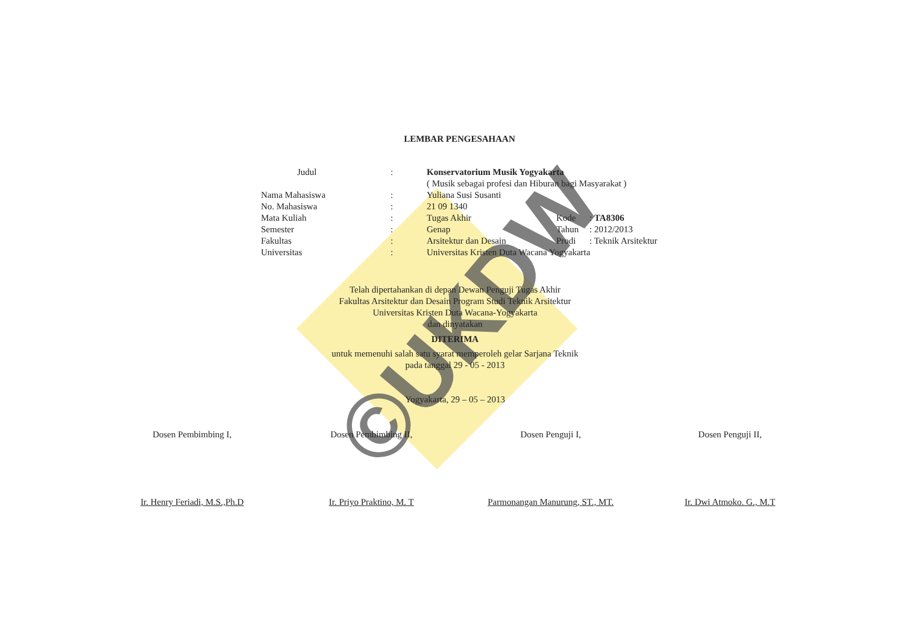©UKDW
LEMBAR PENGESAHAAN
| | Judul | : | Konservatorium Musik Yogyakarta | | |
| | | | ( Musik sebagai profesi dan Hiburan bagi Masyarakat ) | | |
| Nama Mahasiswa | | : | Yuliana Susi Susanti | | |
| No. Mahasiswa | | : | 21 09 1340 | | |
| Mata Kuliah | | : | Tugas Akhir | Kode | : TA8306 |
| Semester | | : | Genap | Tahun | : 2012/2013 |
| Fakultas | | : | Arsitektur dan Desain | Prodi | : Teknik Arsitektur |
| Universitas | | : | Universitas Kristen Duta Wacana Yogyakarta | | |
Telah dipertahankan di depan Dewan Penguji Tugas Akhir
Fakultas Arsitektur dan Desain Program Studi Teknik Arsitektur
Universitas Kristen Duta Wacana-Yogyakarta
dan dinyatakan
DITERIMA
untuk memenuhi salah satu syarat memperoleh gelar Sarjana Teknik
pada tanggal 29 - 05 - 2013
Yogyakarta, 29 – 05 – 2013
Dosen Pembimbing I,
Ir. Henry Feriadi, M.S.,Ph.D
Dosen Pembimbing II,
Ir. Priyo Praktino, M. T
Dosen Penguji I,
Parmonangan Manurung, ST., MT.
Dosen Penguji II,
Ir. Dwi Atmoko. G., M.T